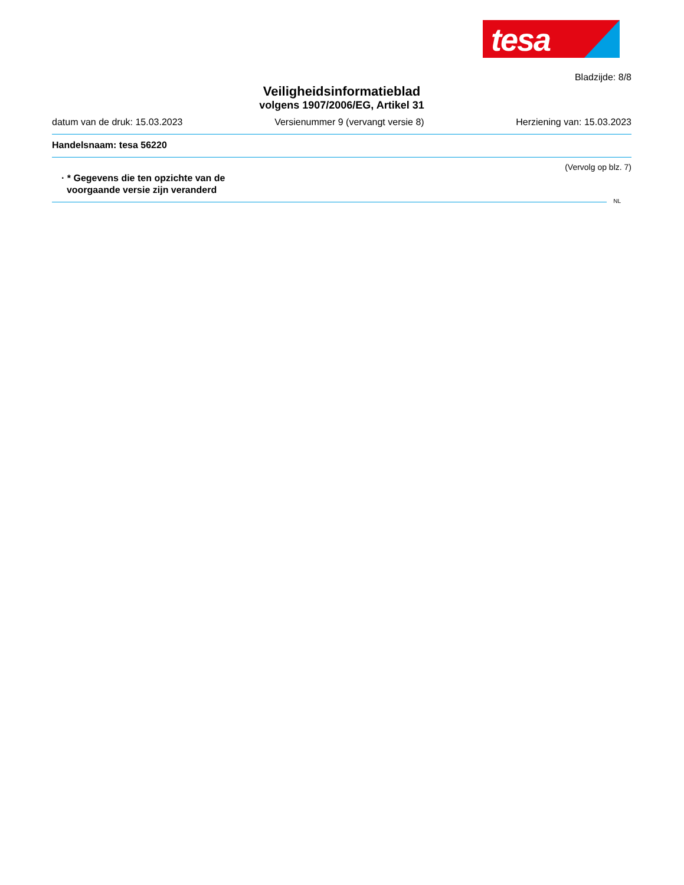tesa
Bladzijde: 8/8
Veiligheidsinformatieblad
volgens 1907/2006/EG, Artikel 31
datum van de druk: 15.03.2023 Versienummer 9 (vervangt versie 8) Herziening van: 15.03.2023
Handelsnaam: tesa 56220
(Vervolg op blz. 7)
· * Gegevens die ten opzichte van de
voorgaande versie zijn veranderd
NL